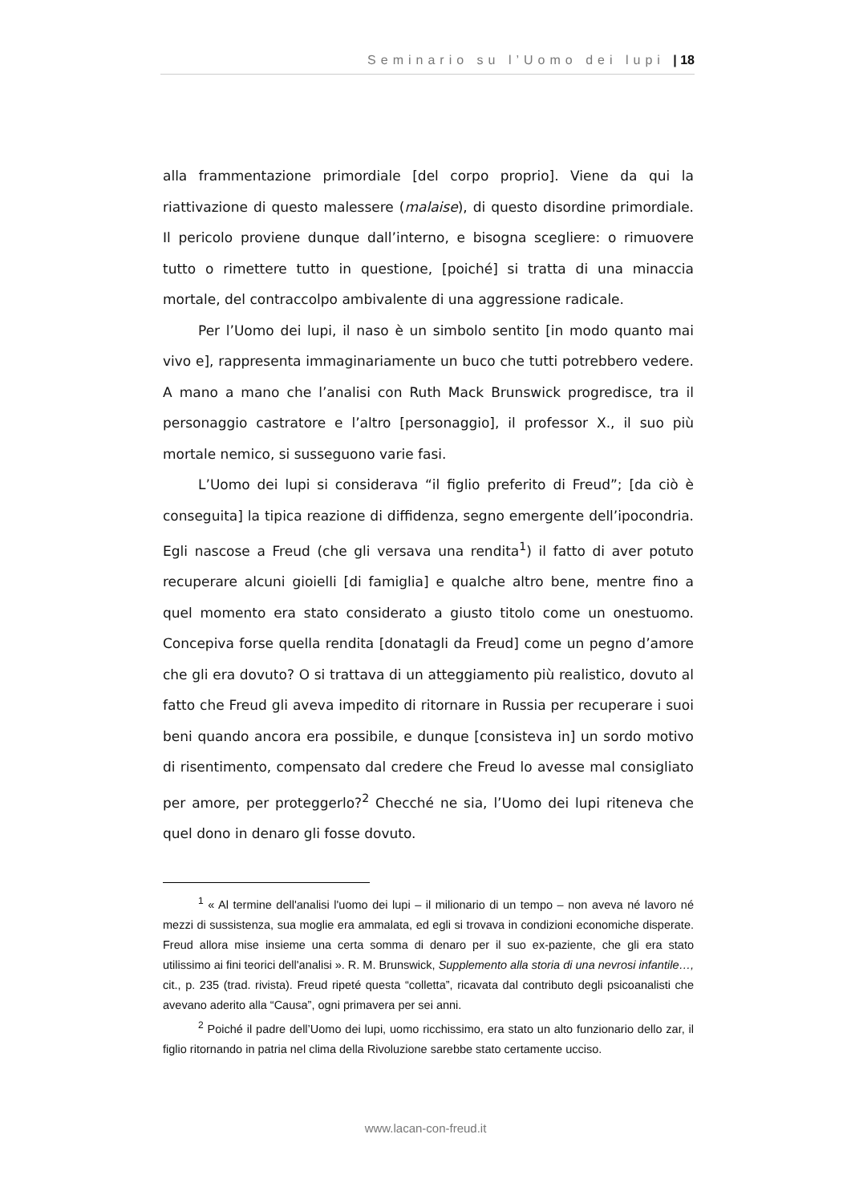Seminario su l’Uomo dei lupi | 18
alla frammentazione primordiale [del corpo proprio]. Viene da qui la riattivazione di questo malessere (malaise), di questo disordine primordiale. Il pericolo proviene dunque dall’interno, e bisogna scegliere: o rimuovere tutto o rimettere tutto in questione, [poiché] si tratta di una minaccia mortale, del contraccolpo ambivalente di una aggressione radicale.
Per l’Uomo dei lupi, il naso è un simbolo sentito [in modo quanto mai vivo e], rappresenta immaginariamente un buco che tutti potrebbero vedere. A mano a mano che l’analisi con Ruth Mack Brunswick progredisce, tra il personaggio castratore e l’altro [personaggio], il professor X., il suo più mortale nemico, si susseguono varie fasi.
L’Uomo dei lupi si considerava “il figlio preferito di Freud”; [da ciò è conseguita] la tipica reazione di diffidenza, segno emergente dell’ipocondria. Egli nascose a Freud (che gli versava una rendita<sup>1</sup>) il fatto di aver potuto recuperare alcuni gioielli [di famiglia] e qualche altro bene, mentre fino a quel momento era stato considerato a giusto titolo come un onestuomo. Concepiva forse quella rendita [donatagli da Freud] come un pegno d’amore che gli era dovuto? O si trattava di un atteggiamento più realistico, dovuto al fatto che Freud gli aveva impedito di ritornare in Russia per recuperare i suoi beni quando ancora era possibile, e dunque [consisteva in] un sordo motivo di risentimento, compensato dal credere che Freud lo avesse mal consigliato per amore, per proteggerlo?<sup>2</sup> Checché ne sia, l’Uomo dei lupi riteneva che quel dono in denaro gli fosse dovuto.
<sup>1</sup> « Al termine dell'analisi l'uomo dei lupi – il milionario di un tempo – non aveva né lavoro né mezzi di sussistenza, sua moglie era ammalata, ed egli si trovava in condizioni economiche disperate. Freud allora mise insieme una certa somma di denaro per il suo ex-paziente, che gli era stato utilissimo ai fini teorici dell'analisi ». R. M. Brunswick, Supplemento alla storia di una nevrosi infantile…, cit., p. 235 (trad. rivista). Freud ripeté questa “colletta”, ricavata dal contributo degli psicoanalisti che avevano aderito alla “Causa”, ogni primavera per sei anni.
<sup>2</sup> Poiché il padre dell’Uomo dei lupi, uomo ricchissimo, era stato un alto funzionario dello zar, il figlio ritornando in patria nel clima della Rivoluzione sarebbe stato certamente ucciso.
www.lacan-con-freud.it